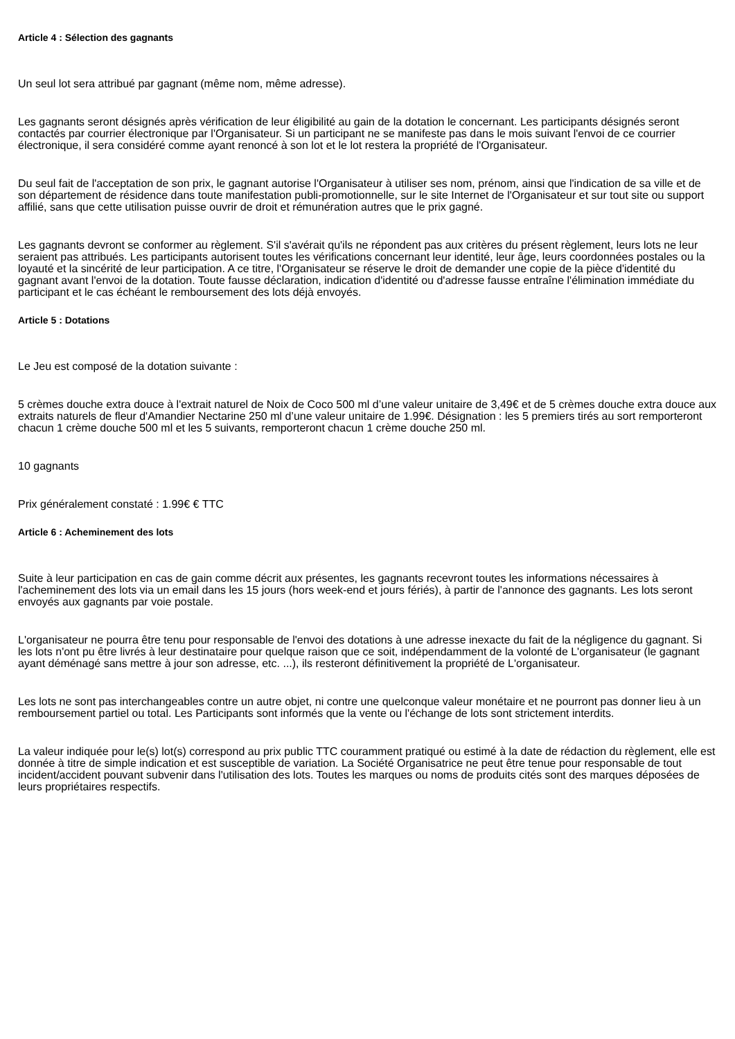Article 4 : Sélection des gagnants
Un seul lot sera attribué par gagnant (même nom, même adresse).
Les gagnants seront désignés après vérification de leur éligibilité au gain de la dotation le concernant. Les participants désignés seront contactés par courrier électronique par l'Organisateur. Si un participant ne se manifeste pas dans le mois suivant l'envoi de ce courrier électronique, il sera considéré comme ayant renoncé à son lot et le lot restera la propriété de l'Organisateur.
Du seul fait de l'acceptation de son prix, le gagnant autorise l'Organisateur à utiliser ses nom, prénom, ainsi que l'indication de sa ville et de son département de résidence dans toute manifestation publi-promotionnelle, sur le site Internet de l'Organisateur et sur tout site ou support affilié, sans que cette utilisation puisse ouvrir de droit et rémunération autres que le prix gagné.
Les gagnants devront se conformer au règlement. S'il s'avérait qu'ils ne répondent pas aux critères du présent règlement, leurs lots ne leur seraient pas attribués. Les participants autorisent toutes les vérifications concernant leur identité, leur âge, leurs coordonnées postales ou la loyauté et la sincérité de leur participation. A ce titre, l'Organisateur se réserve le droit de demander une copie de la pièce d'identité du gagnant avant l'envoi de la dotation. Toute fausse déclaration, indication d'identité ou d'adresse fausse entraîne l'élimination immédiate du participant et le cas échéant le remboursement des lots déjà envoyés.
Article 5 : Dotations
Le Jeu est composé de la dotation suivante :
5 crèmes douche extra douce à l'extrait naturel de Noix de Coco 500 ml d’une valeur unitaire de 3,49€ et de 5 crèmes douche extra douce aux extraits naturels de fleur d'Amandier Nectarine 250 ml d’une valeur unitaire de 1.99€. Désignation : les 5 premiers tirés au sort remporteront chacun 1 crème douche 500 ml et les 5 suivants, remporteront chacun 1 crème douche 250 ml.
10 gagnants
Prix généralement constaté : 1.99€ € TTC
Article 6 : Acheminement des lots
Suite à leur participation en cas de gain comme décrit aux présentes, les gagnants recevront toutes les informations nécessaires à l'acheminement des lots via un email dans les 15 jours (hors week-end et jours fériés), à partir de l'annonce des gagnants. Les lots seront envoyés aux gagnants par voie postale.
L'organisateur ne pourra être tenu pour responsable de l'envoi des dotations à une adresse inexacte du fait de la négligence du gagnant. Si les lots n'ont pu être livrés à leur destinataire pour quelque raison que ce soit, indépendamment de la volonté de L'organisateur (le gagnant ayant déménagé sans mettre à jour son adresse, etc. ...), ils resteront définitivement la propriété de L'organisateur.
Les lots ne sont pas interchangeables contre un autre objet, ni contre une quelconque valeur monétaire et ne pourront pas donner lieu à un remboursement partiel ou total. Les Participants sont informés que la vente ou l'échange de lots sont strictement interdits.
La valeur indiquée pour le(s) lot(s) correspond au prix public TTC couramment pratiqué ou estimé à la date de rédaction du règlement, elle est donnée à titre de simple indication et est susceptible de variation. La Société Organisatrice ne peut être tenue pour responsable de tout incident/accident pouvant subvenir dans l'utilisation des lots. Toutes les marques ou noms de produits cités sont des marques déposées de leurs propriétaires respectifs.